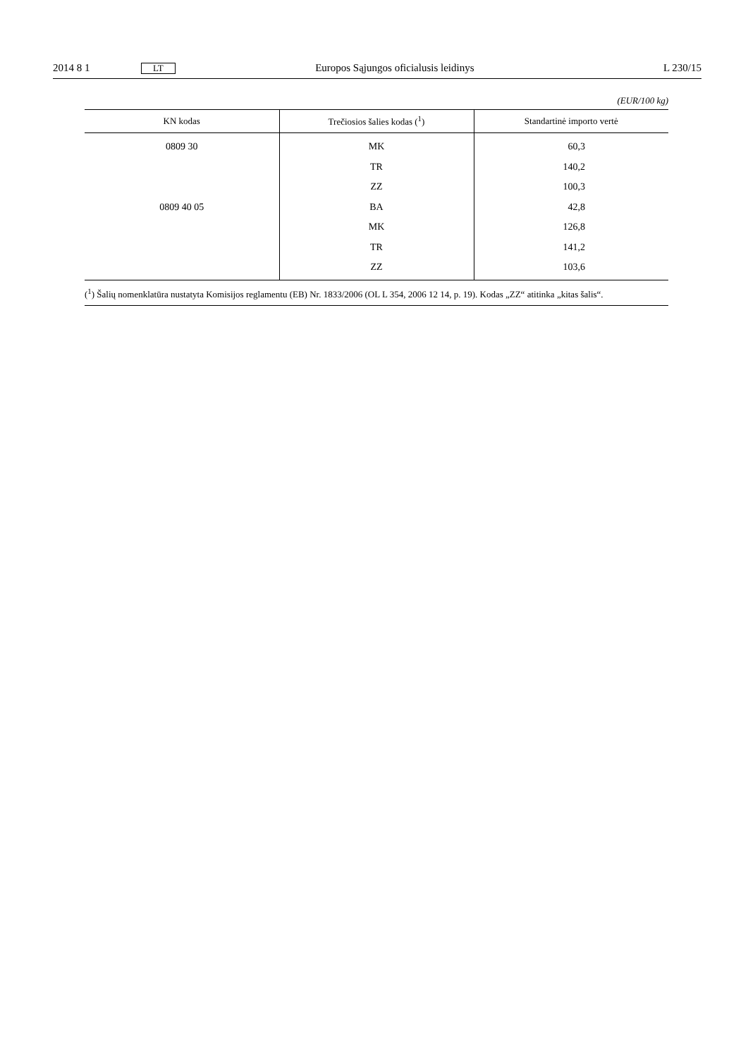2014 8 1 LT Europos Sąjungos oficialusis leidinys L 230/15
(EUR/100 kg)
| KN kodas | Trečiosios šalies kodas (<sup>1</sup>) | Standartinė importo vertė |
| --- | --- | --- |
| 0809 30 | MK | 60,3 |
| | TR | 140,2 |
| | ZZ | 100,3 |
| 0809 40 05 | BA | 42,8 |
| | MK | 126,8 |
| | TR | 141,2 |
| | ZZ | 103,6 |
(<sup>1</sup>) Šalių nomenklatūra nustatyta Komisijos reglamentu (EB) Nr. 1833/2006 (OL L 354, 2006 12 14, p. 19). Kodas „ZZ“ atitinka „kitas šalis“.